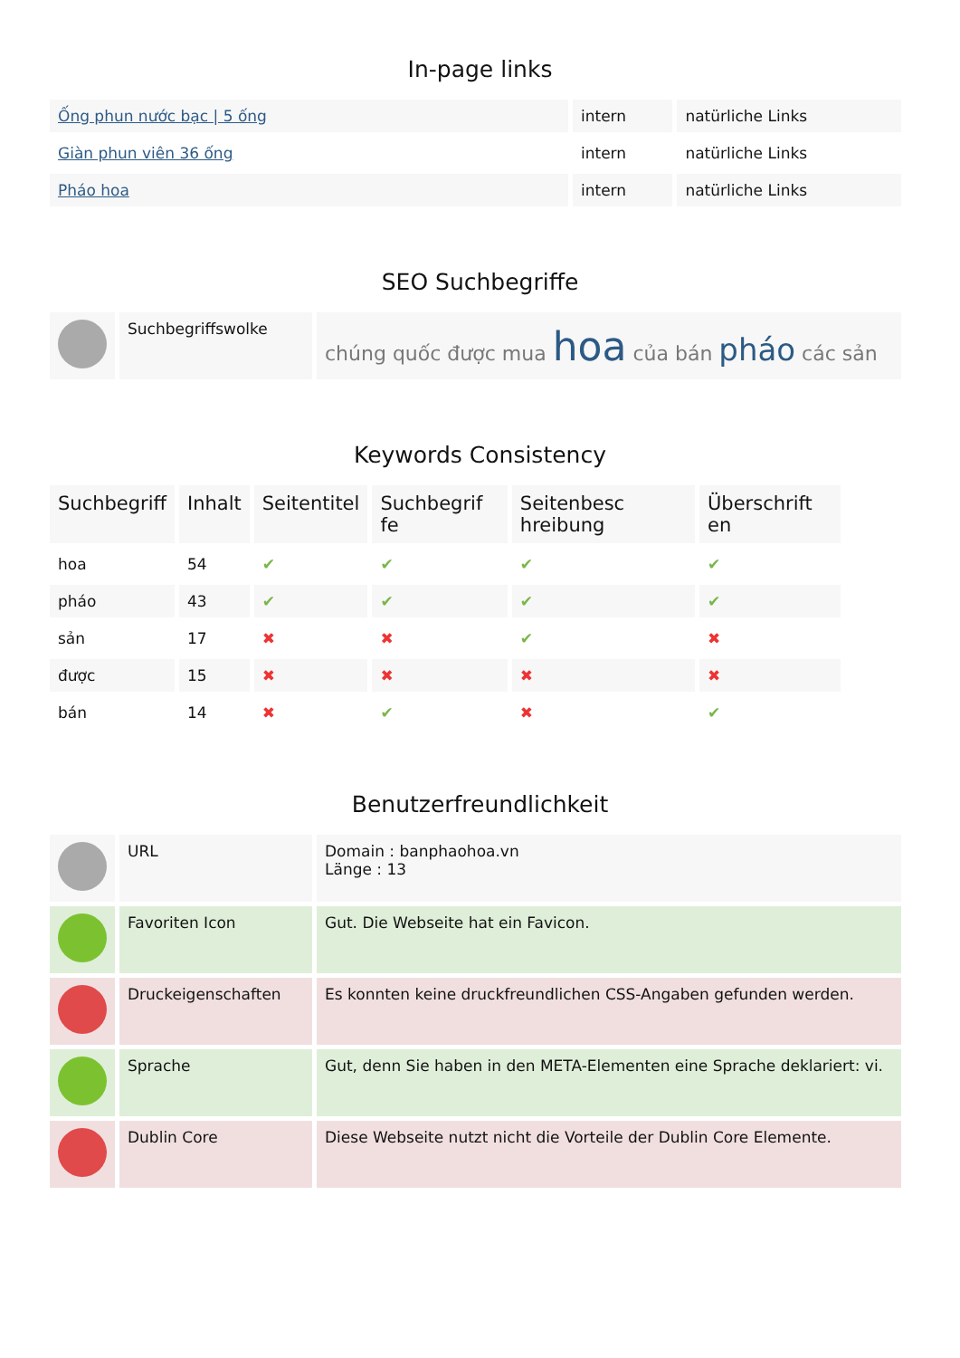In-page links
| Ống phun nước bạc / 5 ống | intern | natürliche Links |
| Giàn phun viên 36 ống | intern | natürliche Links |
| Pháo hoa | intern | natürliche Links |
SEO Suchbegriffe
| | Suchbegriffswolke | chúng quốc được mua hoa của bán pháo các sản |
Keywords Consistency
| Suchbegriff | Inhalt | Seitentitel | Suchbegrif fe | Seitenbesc hreibung | Überschrift en |
| --- | --- | --- | --- | --- | --- |
| hoa | 54 | ✔ | ✔ | ✔ | ✔ |
| pháo | 43 | ✔ | ✔ | ✔ | ✔ |
| sản | 17 | ✖ | ✖ | ✔ | ✖ |
| được | 15 | ✖ | ✖ | ✖ | ✖ |
| bán | 14 | ✖ | ✔ | ✖ | ✔ |
Benutzerfreundlichkeit
| | URL | Domain : banphaohoa.vn Länge : 13 |
| | Favoriten Icon | Gut. Die Webseite hat ein Favicon. |
| | Druckeigenschaften | Es konnten keine druckfreundlichen CSS-Angaben gefunden werden. |
| | Sprache | Gut, denn Sie haben in den META-Elementen eine Sprache deklariert: vi. |
| | Dublin Core | Diese Webseite nutzt nicht die Vorteile der Dublin Core Elemente. |